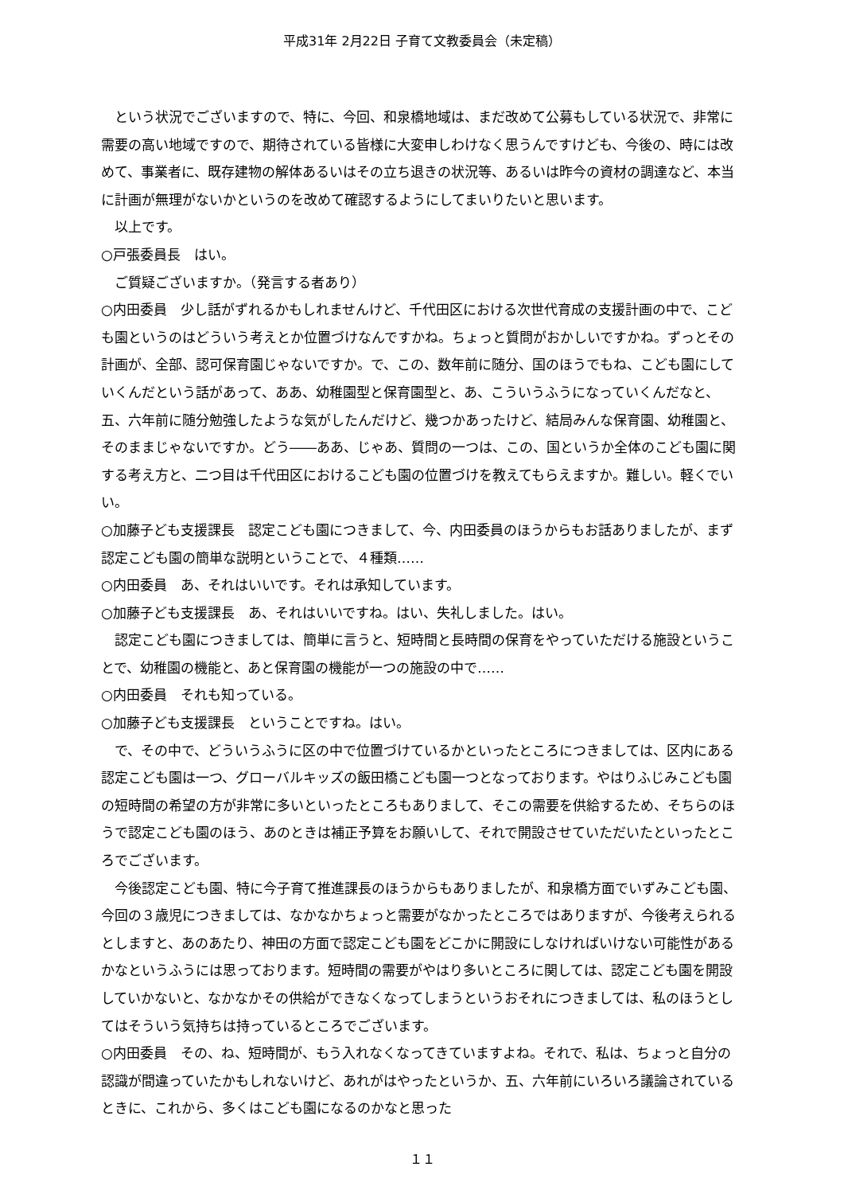平成31年 2月22日 子育て文教委員会（未定稿）
　という状況でございますので、特に、今回、和泉橋地域は、まだ改めて公募もしている状況で、非常に需要の高い地域ですので、期待されている皆様に大変申しわけなく思うんですけども、今後の、時には改めて、事業者に、既存建物の解体あるいはその立ち退きの状況等、あるいは昨今の資材の調達など、本当に計画が無理がないかというのを改めて確認するようにしてまいりたいと思います。
　以上です。
○戸張委員長　はい。
　ご質疑ございますか。（発言する者あり）
○内田委員　少し話がずれるかもしれませんけど、千代田区における次世代育成の支援計画の中で、こども園というのはどういう考えとか位置づけなんですかね。ちょっと質問がおかしいですかね。ずっとその計画が、全部、認可保育園じゃないですか。で、この、数年前に随分、国のほうでもね、こども園にしていくんだという話があって、ああ、幼稚園型と保育園型と、あ、こういうふうになっていくんだなと、五、六年前に随分勉強したような気がしたんだけど、幾つかあったけど、結局みんな保育園、幼稚園と、そのままじゃないですか。どう――ああ、じゃあ、質問の一つは、この、国というか全体のこども園に関する考え方と、二つ目は千代田区におけるこども園の位置づけを教えてもらえますか。難しい。軽くでいい。
○加藤子ども支援課長　認定こども園につきまして、今、内田委員のほうからもお話ありましたが、まず認定こども園の簡単な説明ということで、４種類……
○内田委員　あ、それはいいです。それは承知しています。
○加藤子ども支援課長　あ、それはいいですね。はい、失礼しました。はい。
　認定こども園につきましては、簡単に言うと、短時間と長時間の保育をやっていただける施設ということで、幼稚園の機能と、あと保育園の機能が一つの施設の中で……
○内田委員　それも知っている。
○加藤子ども支援課長　ということですね。はい。
　で、その中で、どういうふうに区の中で位置づけているかといったところにつきましては、区内にある認定こども園は一つ、グローバルキッズの飯田橋こども園一つとなっております。やはりふじみこども園の短時間の希望の方が非常に多いといったところもありまして、そこの需要を供給するため、そちらのほうで認定こども園のほう、あのときは補正予算をお願いして、それで開設させていただいたといったところでございます。
　今後認定こども園、特に今子育て推進課長のほうからもありましたが、和泉橋方面でいずみこども園、今回の３歳児につきましては、なかなかちょっと需要がなかったところではありますが、今後考えられるとしますと、あのあたり、神田の方面で認定こども園をどこかに開設にしなければいけない可能性があるかなというふうには思っております。短時間の需要がやはり多いところに関しては、認定こども園を開設していかないと、なかなかその供給ができなくなってしまうというおそれにつきましては、私のほうとしてはそういう気持ちは持っているところでございます。
○内田委員　その、ね、短時間が、もう入れなくなってきていますよね。それで、私は、ちょっと自分の認識が間違っていたかもしれないけど、あれがはやったというか、五、六年前にいろいろ議論されているときに、これから、多くはこども園になるのかなと思った
１１